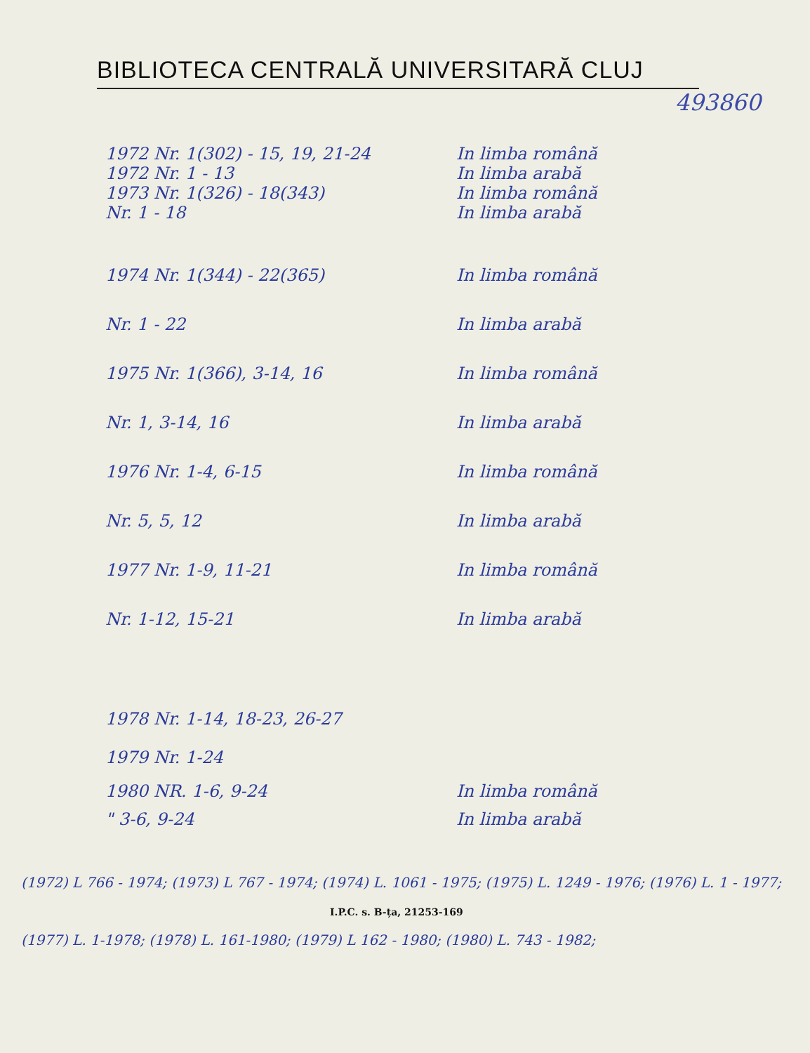BIBLIOTECA CENTRALĂ UNIVERSITARĂ CLUJ
493860
1972 Nr. 1(302) - 15, 19, 21-24 In limba română
1972 Nr. 1 - 13 In limba arabă
1973 Nr. 1(326) - 18(343) In limba română
Nr. 1 - 18 In limba arabă
1974 Nr. 1(344) - 22(365) In limba română
Nr. 1 - 22 In limba arabă
1975 Nr. 1(366), 3-14, 16 In limba română
Nr. 1, 3-14, 16 In limba arabă
1976 Nr. 1-4, 6-15 In limba română
Nr. 5, 5, 12 In limba arabă
1977 Nr. 1-9, 11-21 In limba română
Nr. 1-12, 15-21 In limba arabă
1978 Nr. 1-14, 18-23, 26-27
1979 Nr. 1-24
1980 NR. 1-6, 9-24 In limba română
" 3-6, 9-24 In limba arabă
(1972) L 766 - 1974; (1973) L 767 - 1974; (1974) L. 1061 - 1975; (1975) L. 1249 - 1976; (1976) L. 1 - 1977;
I.P.C. s. B-ța, 21253-169
(1977) L. 1-1978; (1978) L. 161-1980; (1979) L 162 - 1980; (1980) L. 743 - 1982;